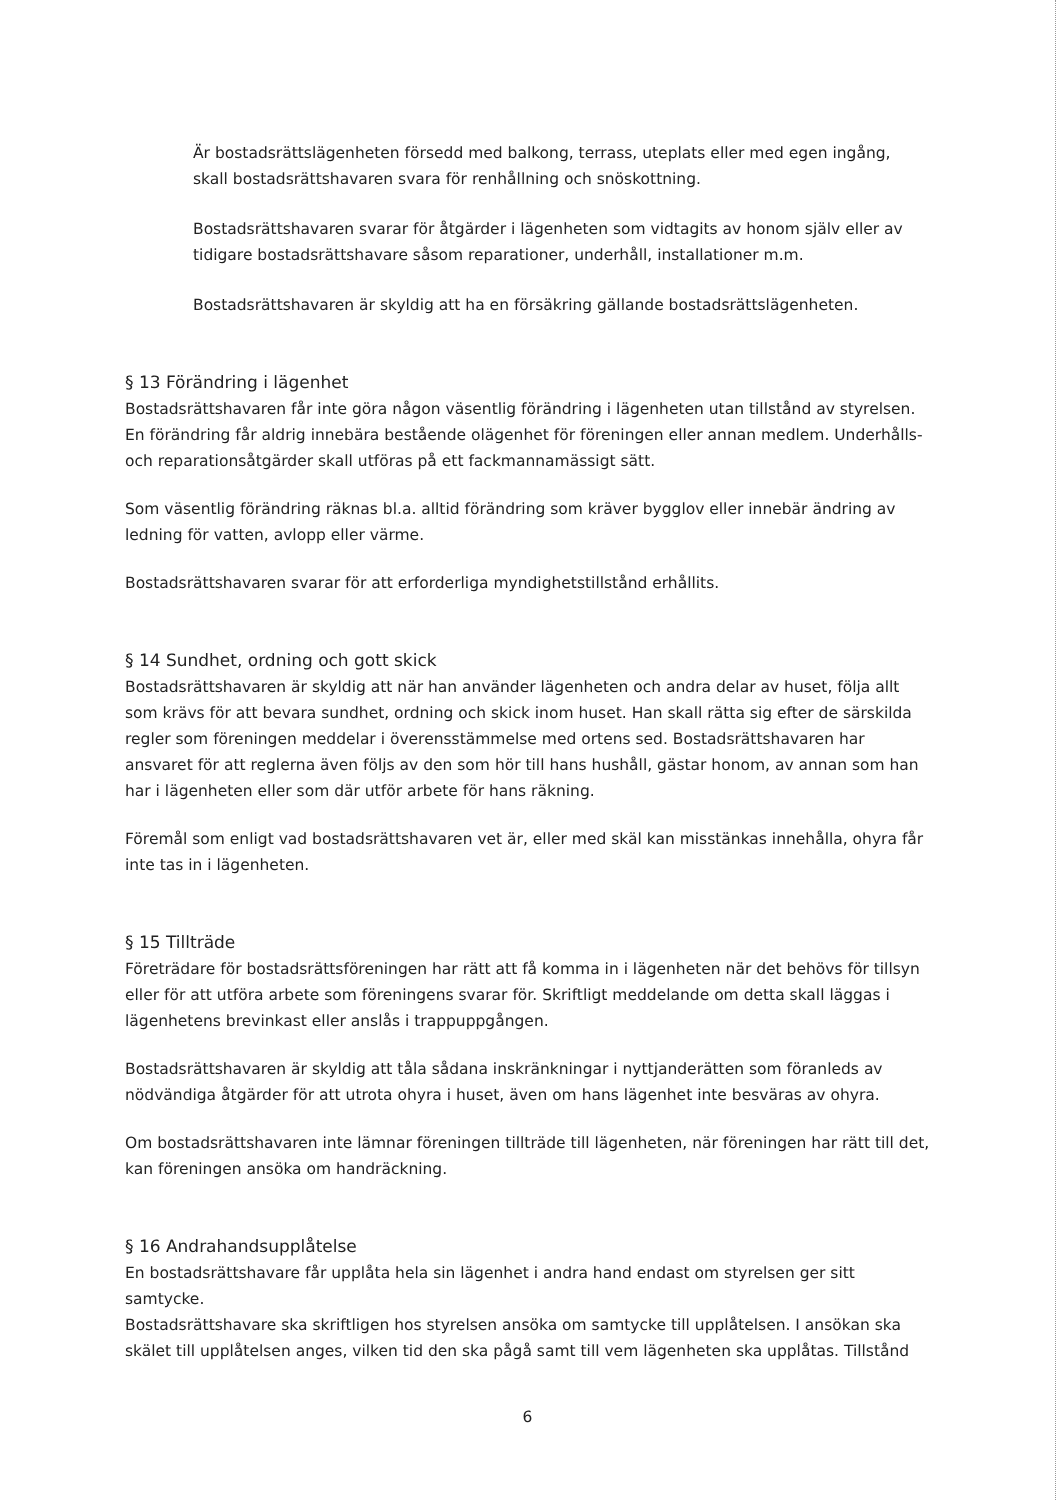Är bostadsrättslägenheten försedd med balkong, terrass, uteplats eller med egen ingång, skall bostadsrättshavaren svara för renhållning och snöskottning.
Bostadsrättshavaren svarar för åtgärder i lägenheten som vidtagits av honom själv eller av tidigare bostadsrättshavare såsom reparationer, underhåll, installationer m.m.
Bostadsrättshavaren är skyldig att ha en försäkring gällande bostadsrättslägenheten.
§ 13 Förändring i lägenhet
Bostadsrättshavaren får inte göra någon väsentlig förändring i lägenheten utan tillstånd av styrelsen. En förändring får aldrig innebära bestående olägenhet för föreningen eller annan medlem. Underhålls- och reparationsåtgärder skall utföras på ett fackmannamässigt sätt.
Som väsentlig förändring räknas bl.a. alltid förändring som kräver bygglov eller innebär ändring av ledning för vatten, avlopp eller värme.
Bostadsrättshavaren svarar för att erforderliga myndighetstillstånd erhållits.
§ 14 Sundhet, ordning och gott skick
Bostadsrättshavaren är skyldig att när han använder lägenheten och andra delar av huset, följa allt som krävs för att bevara sundhet, ordning och skick inom huset. Han skall rätta sig efter de särskilda regler som föreningen meddelar i överensstämmelse med ortens sed. Bostadsrättshavaren har ansvaret för att reglerna även följs av den som hör till hans hushåll, gästar honom, av annan som han har i lägenheten eller som där utför arbete för hans räkning.
Föremål som enligt vad bostadsrättshavaren vet är, eller med skäl kan misstänkas innehålla, ohyra får inte tas in i lägenheten.
§ 15 Tillträde
Företrädare för bostadsrättsföreningen har rätt att få komma in i lägenheten när det behövs för tillsyn eller för att utföra arbete som föreningens svarar för. Skriftligt meddelande om detta skall läggas i lägenhetens brevinkast eller anslås i trappuppgången.
Bostadsrättshavaren är skyldig att tåla sådana inskränkningar i nyttjanderätten som föranleds av nödvändiga åtgärder för att utrota ohyra i huset, även om hans lägenhet inte besväras av ohyra.
Om bostadsrättshavaren inte lämnar föreningen tillträde till lägenheten, när föreningen har rätt till det, kan föreningen ansöka om handräckning.
§ 16 Andrahandsupplåtelse
En bostadsrättshavare får upplåta hela sin lägenhet i andra hand endast om styrelsen ger sitt samtycke.
Bostadsrättshavare ska skriftligen hos styrelsen ansöka om samtycke till upplåtelsen. I ansökan ska skälet till upplåtelsen anges, vilken tid den ska pågå samt till vem lägenheten ska upplåtas. Tillstånd
6